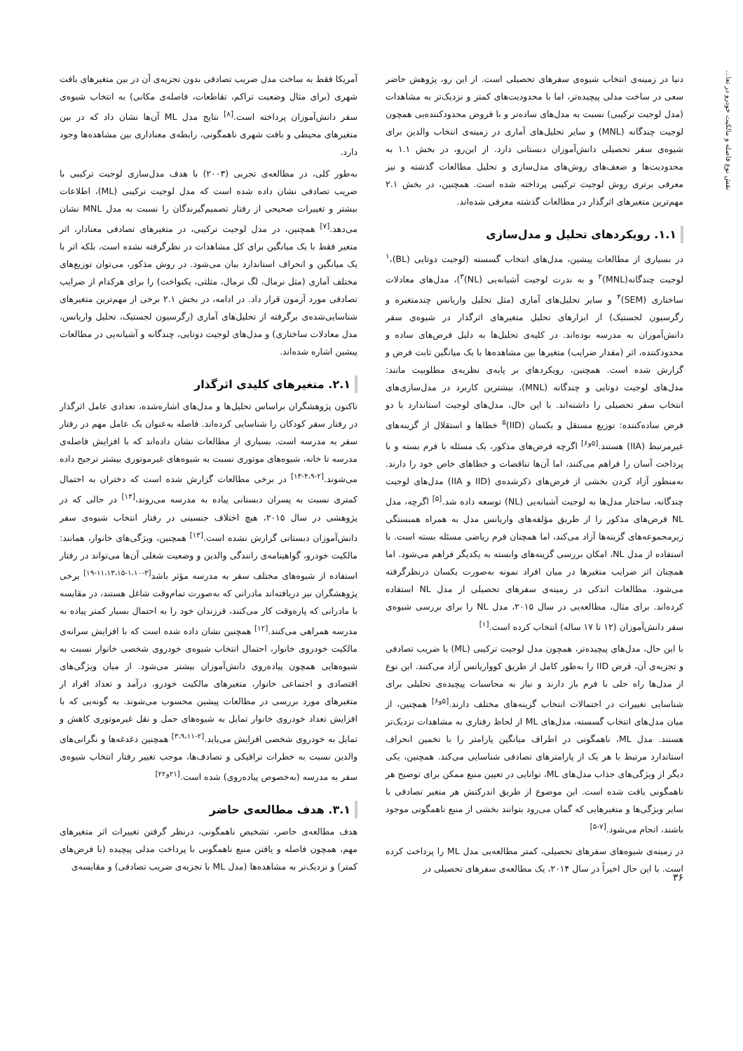نقش نوع فاصله و مالکیت خودرو در تعا...
دنیا در زمینه‌ی انتخاب شیوه‌ی سفرهای تحصیلی است. از این رو، پژوهش حاضر سعی در ساخت مدلی پیچیده‌تر، اما با محدودیت‌های کمتر و نزدیک‌تر به مشاهدات (مدل لوجیت ترکیبی) نسبت به مدل‌های ساده‌تر و با فروض محدودکننده‌یی همچون لوجیت چندگانه (MNL) و سایر تحلیل‌های آماری در زمینه‌ی انتخاب والدین برای شیوه‌ی سفر تحصیلی دانش‌آموزان دبستانی دارد. از این‌رو، در بخش ۱.۱ به محدودیت‌ها و ضعف‌های روش‌های مدل‌سازی و تحلیل مطالعات گذشته و نیز معرفی برتری روش لوجیت ترکیبی پرداخته شده است. همچنین، در بخش ۲.۱ مهم‌ترین متغیرهای اثرگذار در مطالعات گذشته معرفی شده‌اند.
۱.۱. رویکردهای تحلیل و مدل‌سازی
در بسیاری از مطالعات پیشین، مدل‌های انتخاب گسسته (لوجیت دوتایی (BL)،<sup>۱</sup> لوجیت چندگانه(MNL)<sup>۲</sup> و به ندرت لوجیت آشیانه‌یی (NL)<sup>۳</sup>)، مدل‌های معادلات ساختاری (SEM)<sup>۴</sup> و سایر تحلیل‌های آماری (مثل تحلیل واریانس چندمتغیره و رگرسیون لجستیک) از ابزارهای تحلیل متغیرهای اثرگذار در شیوه‌ی سفر دانش‌آموزان به مدرسه بوده‌اند. در کلیه‌ی تحلیل‌ها به دلیل فرض‌های ساده و محدودکننده، اثر (مقدار ضرایب) متغیرها بین مشاهده‌ها با یک میانگین ثابت فرض و گزارش شده است. همچنین، رویکردهای بر پایه‌ی نظریه‌ی مطلوبیت مانند: مدل‌های لوجیت دوتایی و چندگانه (MNL)، بیشترین کاربرد در مدل‌سازی‌های انتخاب سفر تحصیلی را داشته‌اند. با این حال، مدل‌های لوجیت استاندارد با دو فرض ساده‌کننده: توزیع مستقل و یکسان (IID)<sup>۵</sup> خطاها و استقلال از گزینه‌های غیرمرتبط (IIA) هستند.<sup>[۵و۶]</sup> اگرچه فرض‌های مذکور، یک مسئله با فرم بسته و با پرداخت آسان را فراهم می‌کنند، اما آن‌ها تناقضات و خطاهای خاص خود را دارند. به‌منظور آزاد کردن بخشی از فرض‌های ذکرشده‌ی (IID و IIA) مدل‌های لوجیت چندگانه، ساختار مدل‌ها به لوجیت آشیانه‌یی (NL) توسعه داده شد.<sup>[۵]</sup> اگرچه، مدل NL فرض‌های مذکور را از طریق مؤلفه‌های واریانس مدل به همراه همبستگی زیرمجموعه‌های گزینه‌ها آزاد می‌کند، اما همچنان فرم ریاضی مسئله بسته است. با استفاده از مدل NL، امکان بررسی گزینه‌های وابسته به یکدیگر فراهم می‌شود. اما همچنان اثر ضرایب متغیرها در میان افراد نمونه به‌صورت یکسان درنظرگرفته می‌شود. مطالعات اندکی در زمینه‌ی سفرهای تحصیلی از مدل NL استفاده کرده‌اند. برای مثال، مطالعه‌یی در سال ۲۰۱۵، مدل NL را برای بررسی شیوه‌ی سفر دانش‌آموزان (۱۲ تا ۱۷ ساله) انتخاب کرده است.<sup>[۱]</sup>
با این حال، مدل‌های پیچیده‌تر، همچون مدل لوجیت ترکیبی (ML) یا ضریب تصادفی و تجزیه‌ی آن، فرض IID را به‌طور کامل از طریق کوواریانس آزاد می‌کنند. این نوع از مدل‌ها راه حلی با فرم باز دارند و نیاز به محاسبات پیچیده‌ی تحلیلی برای شناسایی تغییرات در احتمالات انتخاب گزینه‌های مختلف دارند.<sup>[۵و۶]</sup> همچنین، از میان مدل‌های انتخاب گسسته، مدل‌های ML از لحاظ رفتاری به مشاهدات نزدیک‌تر هستند. مدل ML، ناهمگونی در اطراف میانگین پارامتر را با تخمین انحراف استاندارد مرتبط با هر یک از پارامترهای تصادفی شناسایی می‌کند. همچنین، یکی دیگر از ویژگی‌های جذاب مدل‌های ML، توانایی در تعیین منبع ممکن برای توضیح هر ناهمگونی یافت شده است. این موضوع از طریق اندرکنش هر متغیر تصادفی با سایر ویژگی‌ها و متغیرهایی که گمان می‌رود بتوانند بخشی از منبع ناهمگونی موجود باشند، انجام می‌شود.<sup>[۷-۵]</sup>
در زمینه‌ی شیوه‌های سفرهای تحصیلی، کمتر مطالعه‌یی مدل ML را پرداخت کرده است. با این حال اخیراً در سال ۲۰۱۴، یک مطالعه‌ی سفرهای تحصیلی در
آمریکا فقط به ساخت مدل ضریب تصادفی بدون تجزیه‌ی آن در بین متغیرهای بافت شهری (برای مثال وضعیت تراکم، تقاطعات، فاصله‌ی مکانی) به انتخاب شیوه‌ی سفر دانش‌آموزان پرداخته است.<sup>[۸]</sup> نتایج مدل ML آن‌ها نشان داد که در بین متغیرهای محیطی و بافت شهری ناهمگونی، رابطه‌ی معناداری بین مشاهده‌ها وجود دارد.
به‌طور کلی، در مطالعه‌ی تجربی (۲۰۰۳) با هدف مدل‌سازی لوجیت ترکیبی با ضریب تصادفی نشان داده شده است که مدل لوجیت ترکیبی (ML)، اطلاعات بیشتر و تغییرات صحیحی از رفتار تصمیم‌گیرندگان را نسبت به مدل MNL نشان می‌دهد.<sup>[۷]</sup> همچنین، در مدل لوجیت ترکیبی، در متغیرهای تصادفی معنادار، اثر متغیر فقط با یک میانگین برای کل مشاهدات در نظرگرفته نشده است، بلکه اثر با یک میانگین و انحراف استاندارد بیان می‌شود. در روش مذکور، می‌توان توزیع‌های مختلف آماری (مثل نرمال، لگ نرمال، مثلثی، یکنواخت) را برای هرکدام از ضرایب تصادفی مورد آزمون قرار داد. در ادامه، در بخش ۲.۱ برخی از مهم‌ترین متغیرهای شناسایی‌شده‌ی برگرفته از تحلیل‌های آماری (رگرسیون لجستیک، تحلیل واریانس، مدل معادلات ساختاری) و مدل‌های لوجیت دوتایی، چندگانه و آشیانه‌یی در مطالعات پیشین اشاره شده‌اند.
۲.۱. متغیرهای کلیدی اثرگذار
تاکنون پژوهشگران براساس تحلیل‌ها و مدل‌های اشاره‌شده، تعدادی عامل اثرگذار در رفتار سفر کودکان را شناسایی کرده‌اند. فاصله به‌عنوان یک عامل مهم در رفتار سفر به مدرسه است. بسیاری از مطالعات نشان داده‌اند که با افزایش فاصله‌ی مدرسه تا خانه، شیوه‌های موتوری نسبت به شیوه‌های غیرموتوری بیشتر ترجیح داده می‌شوند.<sup>[۲-۴،۹-۱۳]</sup> در برخی مطالعات گزارش شده است که دختران به احتمال کمتری نسبت به پسران دبستانی پیاده به مدرسه می‌روند،<sup>[۱۴]</sup> در حالی که در پژوهشی در سال ۲۰۱۵، هیچ اختلاف جنسیتی در رفتار انتخاب شیوه‌ی سفر دانش‌آموزان دبستانی گزارش نشده است.<sup>[۱۳]</sup> همچنین، ویژگی‌های خانوار، همانند: مالکیت خودرو، گواهینامه‌ی رانندگی والدین و وضعیت شغلی آن‌ها می‌تواند در رفتار استفاده از شیوه‌های مختلف سفر به مدرسه مؤثر باشد<sup>[۳-۱،۱۰-۱۱،۱۳،۱۵-۱۹]</sup> برخی پژوهشگران نیز دریافته‌اند مادرانی که به‌صورت تمام‌وقت شاغل هستند، در مقایسه با مادرانی که پاره‌وقت کار می‌کنند، فرزندان خود را به احتمال بسیار کمتر پیاده به مدرسه همراهی می‌کنند.<sup>[۱۲]</sup> همچنین نشان داده شده است که با افزایش سرانه‌ی مالکیت خودروی خانوار، احتمال انتخاب شیوه‌ی خودروی شخصی خانوار نسبت به شیوه‌هایی همچون پیاده‌روی دانش‌آموزان بیشتر می‌شود. از میان ویژگی‌های اقتصادی و اجتماعی خانوار، متغیرهای مالکیت خودرو، درآمد و تعداد افراد از متغیرهای مورد بررسی در مطالعات پیشین محسوب می‌شوند. به گونه‌یی که با افزایش تعداد خودروی خانوار تمایل به شیوه‌های حمل و نقل غیرموتوری کاهش و تمایل به خودروی شخصی افزایش می‌یابد.<sup>[۲-۳،۹،۱۱]</sup> همچنین دغدغه‌ها و نگرانی‌های والدین نسبت به خطرات ترافیکی و تصادف‌ها، موجب تغییر رفتار انتخاب شیوه‌ی سفر به مدرسه (به‌خصوص پیاده‌روی) شده است.<sup>[۲۱و۲۲]</sup>
۳.۱. هدف مطالعه‌ی حاضر
هدف مطالعه‌ی حاضر، تشخیص ناهمگونی، درنظر گرفتن تغییرات اثر متغیرهای مهم، همچون فاصله و یافتن منبع ناهمگونی با پرداخت مدلی پیچیده (با فرض‌های کمتر) و نزدیک‌تر به مشاهده‌ها (مدل ML با تجزیه‌ی ضریب تصادفی) و مقایسه‌ی
۳۶